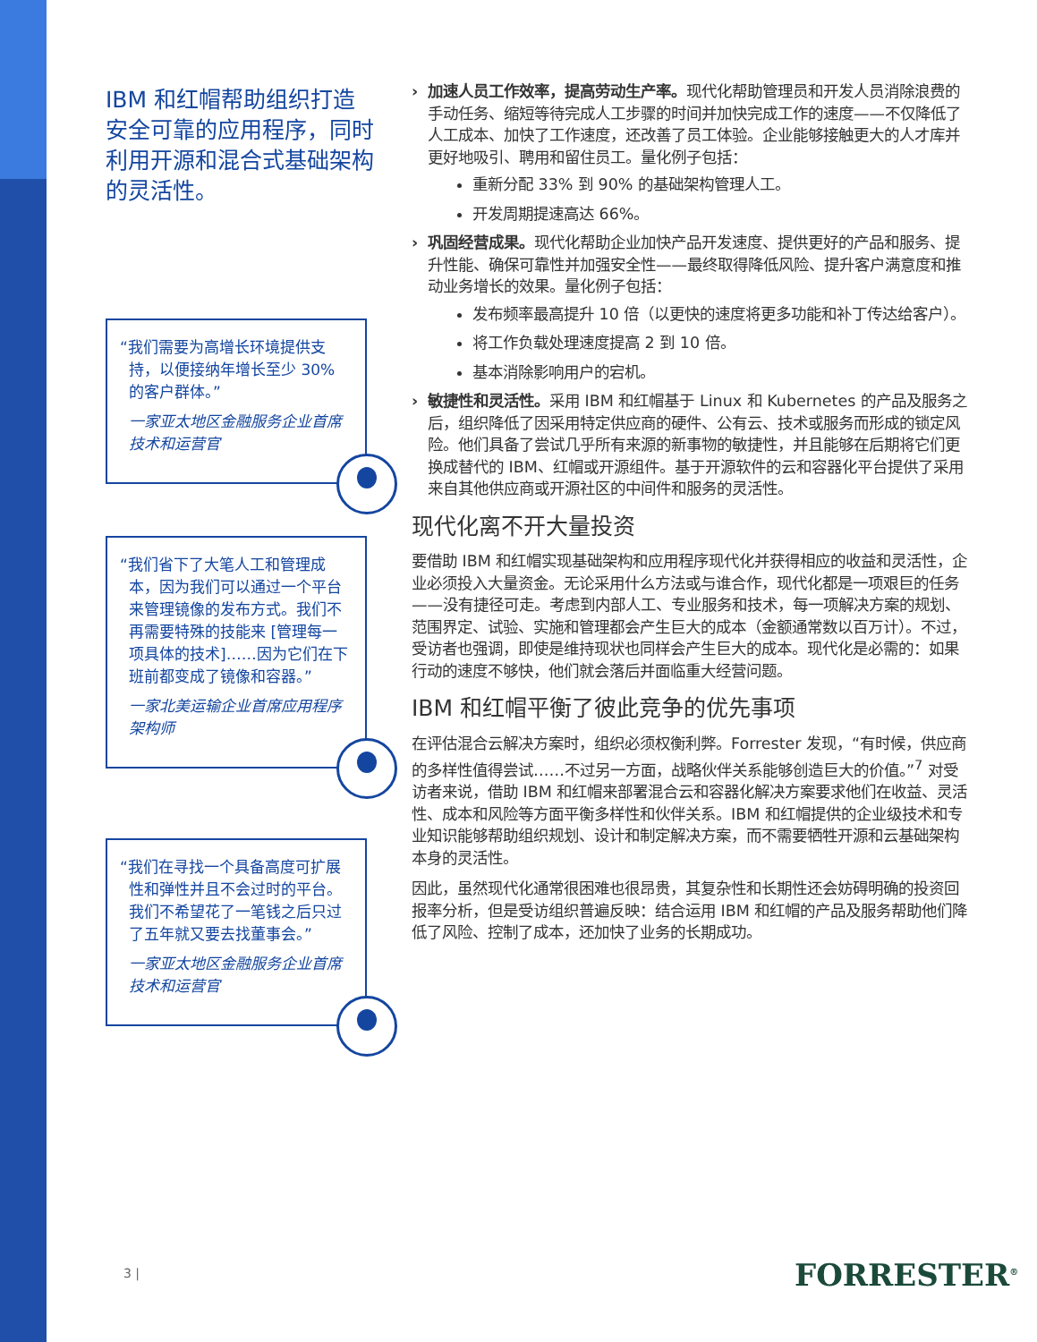IBM 和红帽帮助组织打造安全可靠的应用程序，同时利用开源和混合式基础架构的灵活性。
“我们需要为高增长环境提供支持，以便接纳年增长至少 30% 的客户群体。”
一家亚太地区金融服务企业首席技术和运营官
“我们省下了大笔人工和管理成本，因为我们可以通过一个平台来管理镜像的发布方式。我们不再需要特殊的技能来 [管理每一项具体的技术]……因为它们在下班前都变成了镜像和容器。”
一家北美运输企业首席应用程序架构师
“我们在寻找一个具备高度可扩展性和弹性并且不会过时的平台。我们不希望花了一笔钱之后只过了五年就又要去找董事会。”
一家亚太地区金融服务企业首席技术和运营官
› 加速人员工作效率，提高劳动生产率。现代化帮助管理员和开发人员消除浪费的手动任务、缩短等待完成人工步骤的时间并加快完成工作的速度——不仅降低了人工成本、加快了工作速度，还改善了员工体验。企业能够接触更大的人才库并更好地吸引、聘用和留住员工。量化例子包括：
重新分配 33% 到 90% 的基础架构管理人工。
开发周期提速高达 66%。
› 巩固经营成果。现代化帮助企业加快产品开发速度、提供更好的产品和服务、提升性能、确保可靠性并加强安全性——最终取得降低风险、提升客户满意度和推动业务增长的效果。量化例子包括：
发布频率最高提升 10 倍（以更快的速度将更多功能和补丁传达给客户）。
将工作负载处理速度提高 2 到 10 倍。
基本消除影响用户的宕机。
› 敏捷性和灵活性。采用 IBM 和红帽基于 Linux 和 Kubernetes 的产品及服务之后，组织降低了因采用特定供应商的硬件、公有云、技术或服务而形成的锁定风险。他们具备了尝试几乎所有来源的新事物的敏捷性，并且能够在后期将它们更换成替代的 IBM、红帽或开源组件。基于开源软件的云和容器化平台提供了采用来自其他供应商或开源社区的中间件和服务的灵活性。
现代化离不开大量投资
要借助 IBM 和红帽实现基础架构和应用程序现代化并获得相应的收益和灵活性，企业必须投入大量资金。无论采用什么方法或与谁合作，现代化都是一项艰巨的任务——没有捷径可走。考虑到内部人工、专业服务和技术，每一项解决方案的规划、范围界定、试验、实施和管理都会产生巨大的成本（金额通常数以百万计）。不过，受访者也强调，即使是维持现状也同样会产生巨大的成本。现代化是必需的：如果行动的速度不够快，他们就会落后并面临重大经营问题。
IBM 和红帽平衡了彼此竞争的优先事项
在评估混合云解决方案时，组织必须权衡利弊。Forrester 发现，“有时候，供应商的多样性值得尝试……不过另一方面，战略伙伴关系能够创造巨大的价值。”<sup>7</sup> 对受访者来说，借助 IBM 和红帽来部署混合云和容器化解决方案要求他们在收益、灵活性、成本和风险等方面平衡多样性和伙伴关系。IBM 和红帽提供的企业级技术和专业知识能够帮助组织规划、设计和制定解决方案，而不需要牺牲开源和云基础架构本身的灵活性。
因此，虽然现代化通常很困难也很昂贵，其复杂性和长期性还会妨碍明确的投资回报率分析，但是受访组织普遍反映：结合运用 IBM 和红帽的产品及服务帮助他们降低了风险、控制了成本，还加快了业务的长期成功。
3 | FORRESTER<sup>®</sup>